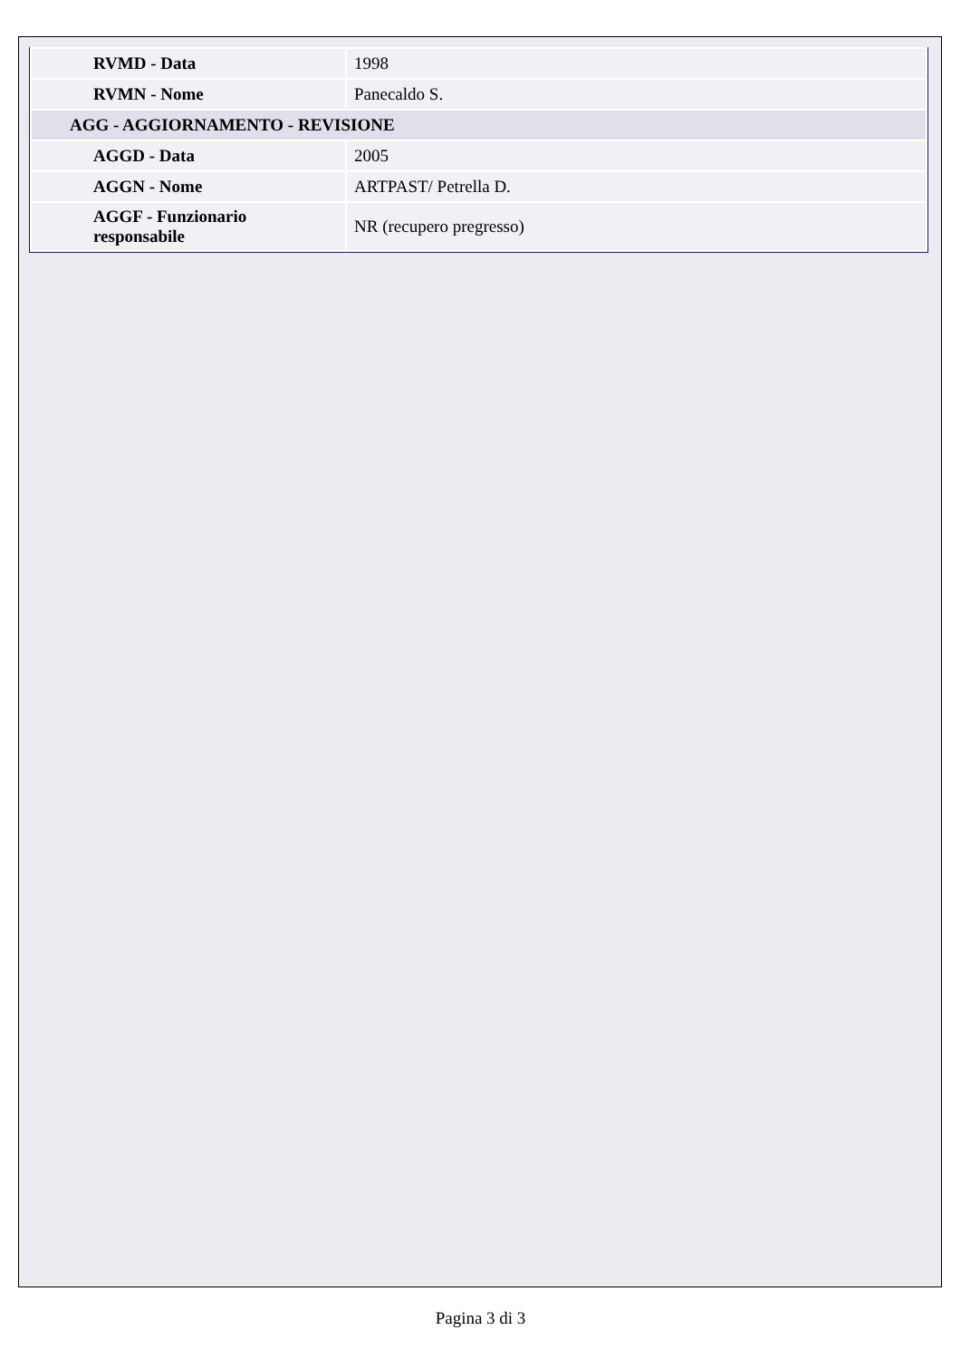| RVMD - Data | 1998 |
| RVMN - Nome | Panecaldo S. |
| AGG - AGGIORNAMENTO - REVISIONE | |
| AGGD - Data | 2005 |
| AGGN - Nome | ARTPAST/ Petrella D. |
| AGGF - Funzionario responsabile | NR (recupero pregresso) |
Pagina 3 di 3